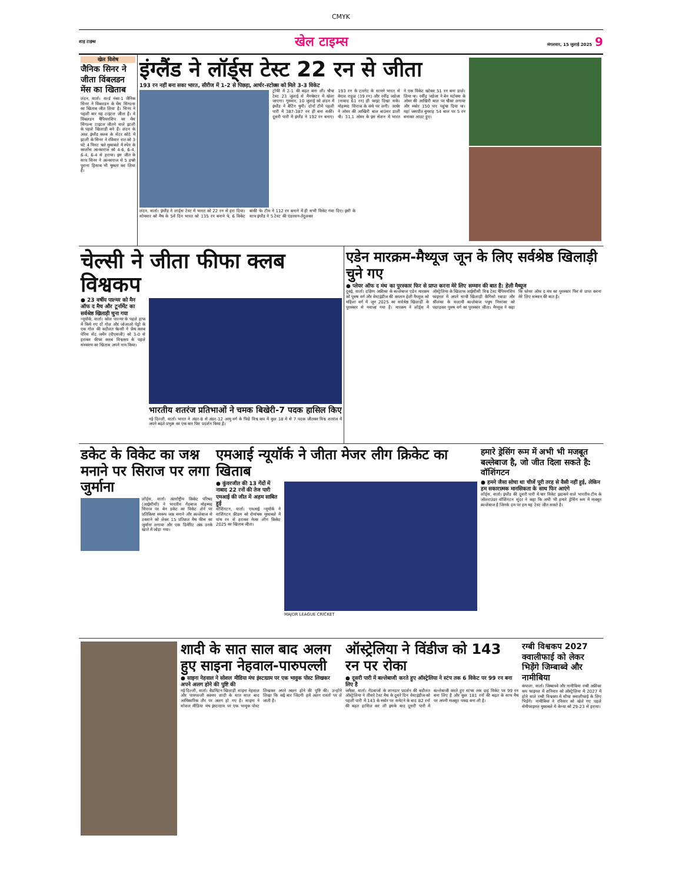CMYK
शाह टाइम्स खेल टाइम्स मंगलवार, 15 जुलाई 2025 9
खेल विशेष
जैनिक सिनर ने जीता विंबलडन मेंस का खिताब
लंदन, वार्ता। वर्ल्ड नंबर-1 जैनिक सिनर ने विंबलडन के मेंस सिंगल्स का खिताब जीत लिया है। सिनर ने पहली बार यह टाइटल जीता है। वे विंबलडन चैंपियनशिप का मेंस सिंगल्स टाइटल जीतने वाले इटली के पहले खिलाड़ी बने हैं। लंदन के आल इंग्लैंड क्लब के सेंटर कोर्ट में इटली के सिनर ने रविवार रात को 3 घंटे 4 मिनट चले मुकाबले में स्पेन के कार्लोस अल्काराज को 4-6, 6-4, 6-4, 6-4 से हराया। इस जीत के साथ सिनर ने अल्काराज से 5 हफ्ते पुराना हिसाब भी चुकता कर लिया है।
इंग्लैंड ने लॉर्ड्स टेस्ट 22 रन से जीता
193 रन नहीं बना सका भारत, सीरीज में 1-2 से पिछड़ा, आर्चर-स्टोक्स को मिले 3-3 विकेट
ट्रॉफी में 2-1 की बढ़त बना ली। चौथा टेस्ट 23 जुलाई से मैनचेस्टर में खेला जाएगा। गुरुवार, 10 जुलाई को लंदन में इंग्लैंड ने बैटिंग चुनी। दोनों टीमें पहली पारी में 387-387 रन ही बना सकीं। दूसरी पारी में इंग्लैंड ने 192 रन बनाए। 193 रन के टारगेट के सामने भारत से केएल राहुल (39 रन) और रवींद्र जडेजा (नाबाद 61 रन) ही फाइट दिखा सके। मोहम्मद सिराज के कंधे पर लगी। आर्चर ने ओवर की आखिरी बाल बाउंसर डाली थी। 31.1 ओवर के इस सेशन में भारत ने एक विकेट खोकर 51 रन बना डाले। लिया था। रवींद्र जडेजा ने बेन स्टोक्स के ओवर की आखिरी बाल पर चौका लगाया और स्कोर 150 पार पहुंचा दिया था। यहां जसप्रीत बुमराह 54 बाल पर 5 रन बनाकर आउट हुए।
लंदन, वार्ता। इंग्लैंड ने लार्ड्स टेस्ट में भारत को 22 रन से हरा दिया। सोमवार को मैच के 5वें दिन भारत को 135 रन बनाने थे, 6 विकेट बाकी थे। टीम ने 112 रन बनाने में ही सभी विकेट गंवा दिए। इसी के साथ इंग्लैंड ने 5 टेस्ट की एंडरसन-तेंदुलकर
चेल्सी ने जीता फीफा क्लब विश्वकप
● 23 वर्षीय पाल्मर को मैन ऑफ द मैच और टूर्नामेंट का सर्वश्रेष्ठ खिलाड़ी चुना गया
न्यूयॉर्क, वार्ता। कोल पाल्मर के पहले हाफ में किये गए दो गोल और जोआओ पेड्रो के एक गोल की बदौलत चेल्सी ने फ्रेंच क्लब पेरिस सेंट जर्मेन (पीएसजी) को 3-0 से हराकर फीफा क्लब विश्वकप के पहले संस्करण का खिताब अपने नाम किया।
भारतीय शतरंज प्रतिभाओं ने चमक बिखेरी-7 पदक हासिल किए
नई दिल्ली, वार्ता। भारत ने अंडर-8 से अंडर-12 आयु वर्ग के फिडे विश्व कप में कुल 18 में से 7 पदक जीतकर विश्व शतरंज में अपने बढ़ते प्रभुत्व का एक बार फिर प्रदर्शन किया है।
एडेन मारक्रम-मैथ्यूज जून के लिए सर्वश्रेष्ठ खिलाड़ी चुने गए
● प्लेयर ऑफ द मंथ का पुरस्कार फिर से प्राप्त करना मेरे लिए सम्मान की बात है: हेली मैथ्यूज
दुबई, वार्ता। दक्षिण अफ्रीका के बल्लेबाज एडेन मारक्रम को पुरुष वर्ग और वेस्टइंडीज की कप्तान हेली मैथ्यूज को महिला वर्ग में जून 2025 का सर्वश्रेष्ठ खिलाड़ी के पुरस्कार से नवाजा गया है। मारक्रम ने लॉर्ड्स में ऑस्ट्रेलिया के खिलाफ आईसीसी विश्व टेस्ट चैंपियनशिप फाइनल में अपने साथी खिलाड़ी कैगिसो रबाडा और श्रीलंका के सलामी बल्लेबाज पथुम निसांका को पछाड़कर पुरुष वर्ग का पुरस्कार जीता। मैथ्यूज ने कहा कि प्लेयर ऑफ द मंथ का पुरस्कार फिर से प्राप्त करना मेरे लिए सम्मान की बात है।
डकेट के विकेट का जश्न मनाने पर सिराज पर लगा जुर्माना
लॉर्ड्स, वार्ता। अंतर्राष्ट्रीय क्रिकेट परिषद (आईसीसी) ने भारतीय गेंदबाज मोहम्मद सिराज पर बेन डकेट का विकेट लेने पर प्रतिक्रिया स्वरूप जश्न मनाने और बल्लेबाज से टकराने को लेकर 15 प्रतिशत मैच फीस का जुर्माना लगाया और एक डिमेरिट अंक उनके खाते में जोड़ा गया।
एमआई न्यूयॉर्क ने जीता मेजर लीग क्रिकेट का खिताब
● कुंवरजीत की 13 गेंदों में नाबाद 22 रनों की तेज पारी एमआई की जीत में अहम साबित हुई
वॉशिंगटन, वार्ता। एमआई न्यूयॉर्क ने वाशिंगटन फ्रीडम को रोमांचक मुकाबले में पांच रन से हराकर मेजर लीग क्रिकेट 2025 का खिताब जीता।
MAJOR LEAGUE CRICKET
हमारे ड्रेसिंग रूम में अभी भी मजबूत बल्लेबाज है, जो जीत दिला सकते है: वॉशिंगटन
● हमने जैसा सोचा था चीजें पूरी तरह से वैसी नहीं हुई, लेकिन हम सकारात्मक मानसिकता के साथ फिर आएंगे
लॉर्ड्स, वार्ता। इंग्लैंड की दूसरी पारी में चार विकेट झटकने वाले भारतीय टीम के ऑलराउंडर वॉशिंगटन सुंदर ने कहा कि अभी भी हमारे ड्रेसिंग रूम में मजबूत बल्लेबाज है जिनके दम पर हम यह टेस्ट जीत सकते है।
शादी के सात साल बाद अलग हुए साइना नेहवाल-पारुपल्ली
● साइना नेहवाल ने सोशल मीडिया मंच इंस्टाग्राम पर एक भावुक पोस्ट लिखकर अपने अलग होने की पुष्टि की
नई दिल्ली, वार्ता। बैडमिंटन खिलाड़ी साइना नेहवाल और पारुपल्ली कश्यप शादी के सात साल बाद आधिकारिक तौर पर अलग हो गए है। साइना ने सोशल मीडिया मंच इंस्टाग्राम पर एक भावुक पोस्ट लिखकर अपने अलग होने की पुष्टि की। उन्होंने लिखा कि कई बार जिंदगी हमें अलग रास्तों पर ले जाती है।
ऑस्ट्रेलिया ने विंडीज को 143 रन पर रोका
● दूसरी पारी में बल्लेबाजी करते हुए ऑस्ट्रेलिया ने स्टंप तक 6 विकेट पर 99 रन बना लिए है
जमैका, वार्ता। गेंदबाजों के शानदार प्रदर्शन की बदौलत ऑस्ट्रेलिया ने तीसरे टेस्ट मैच के दूसरे दिन वेस्टइंडीज को पहली पारी में 143 के स्कोर पर समेटने के बाद 82 रनों की बढ़त हासिल कर ली इसके बाद दूसरी पारी में बल्लेबाजी करते हुए स्टंप्स तक छह विकेट पर 99 रन बना लिए है और कुल 181 रनों की बढ़त के साथ मैच पर अपनी मजबूत पकड़ बना ली है।
रग्बी विश्वकप 2027 क्वालीफाई को लेकर भिड़ेंगे जिम्बाब्वे और नामीबिया
कंपाला, वार्ता। जिम्बाब्वे और नामीबिया रग्बी अफ्रीका कप फाइनल में शनिवार को ऑस्ट्रेलिया में 2027 में होने वाले रग्बी विश्वकप में सीधा क्वालीफाई के लिए भिड़ेंगे। नामीबिया ने रविवार को खेले गए पहले सेमीफाइनल मुकाबले में केन्या को 29-23 से हराया।